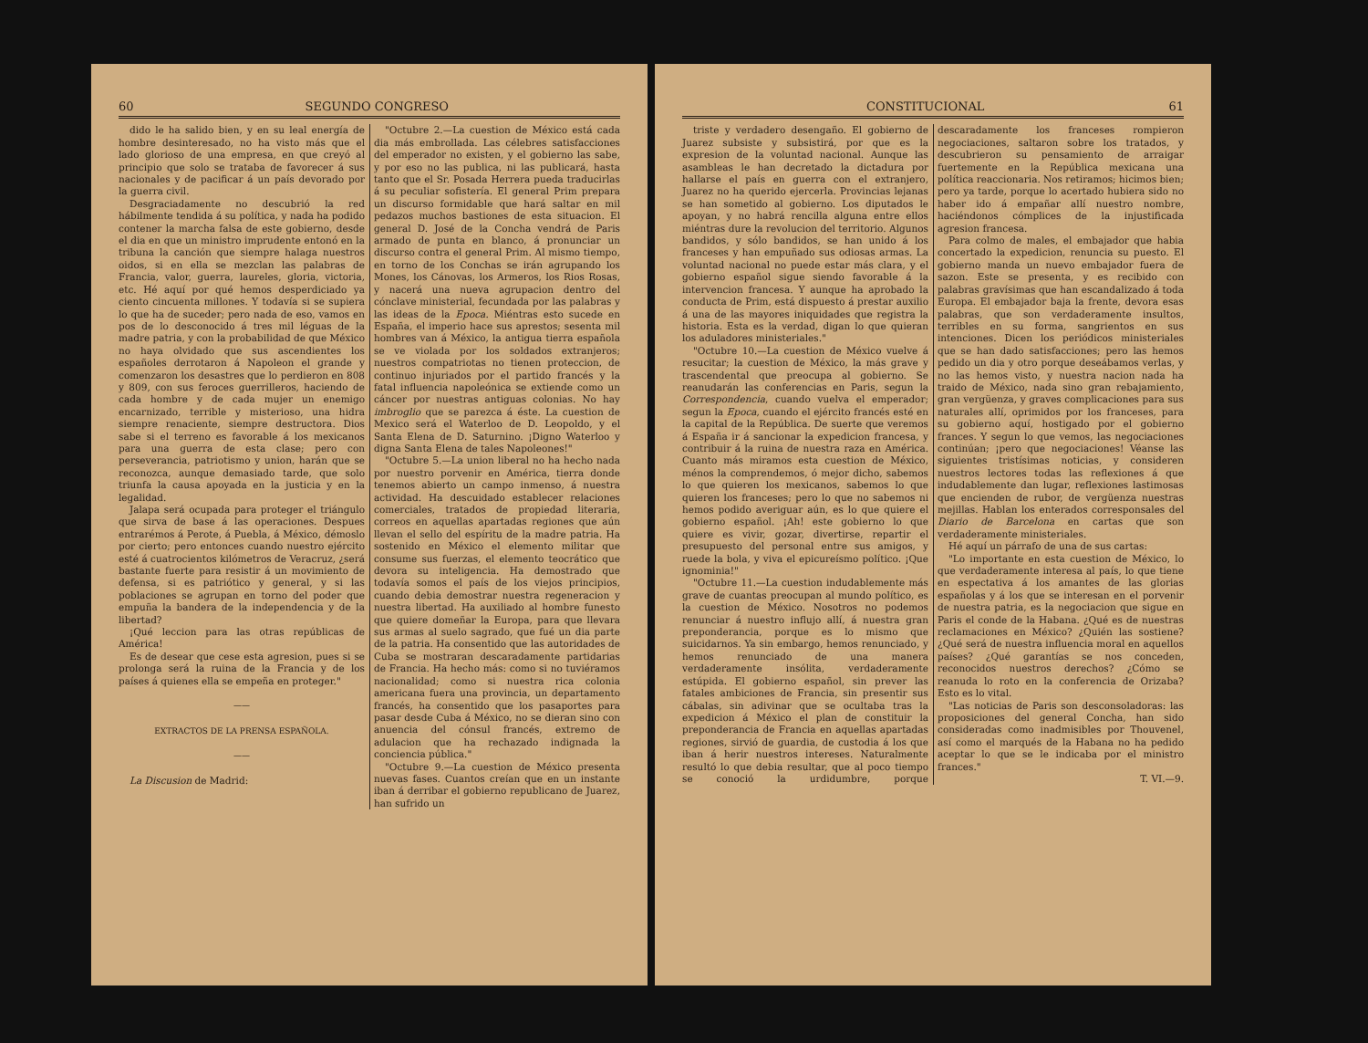60 SEGUNDO CONGRESO
dido le ha salido bien, y en su leal energía de hombre desinteresado, no ha visto más que el lado glorioso de una empresa, en que creyó al principio que solo se trataba de favorecer á sus nacionales y de pacificar á un país devorado por la guerra civil.
Desgraciadamente no descubrió la red hábilmente tendida á su política, y nada ha podido contener la marcha falsa de este gobierno, desde el dia en que un ministro imprudente entonó en la tribuna la canción que siempre halaga nuestros oidos, si en ella se mezclan las palabras de Francia, valor, guerra, laureles, gloria, victoria, etc. Hé aquí por qué hemos desperdiciado ya ciento cincuenta millones. Y todavía si se supiera lo que ha de suceder; pero nada de eso, vamos en pos de lo desconocido á tres mil léguas de la madre patria, y con la probabilidad de que México no haya olvidado que sus ascendientes los españoles derrotaron á Napoleon el grande y comenzaron los desastres que lo perdieron en 808 y 809, con sus feroces guerrilleros, haciendo de cada hombre y de cada mujer un enemigo encarnizado, terrible y misterioso, una hidra siempre renaciente, siempre destructora. Dios sabe si el terreno es favorable á los mexicanos para una guerra de esta clase; pero con perseverancia, patriotismo y union, harán que se reconozca, aunque demasiado tarde, que solo triunfa la causa apoyada en la justicia y en la legalidad.
Jalapa será ocupada para proteger el triángulo que sirva de base á las operaciones. Despues entrarémos á Perote, á Puebla, á México, démoslo por cierto; pero entonces cuando nuestro ejército esté á cuatrocientos kilómetros de Veracruz, ¿será bastante fuerte para resistir á un movimiento de defensa, si es patriótico y general, y si las poblaciones se agrupan en torno del poder que empuña la bandera de la independencia y de la libertad?
¡Qué leccion para las otras repúblicas de América!
Es de desear que cese esta agresion, pues si se prolonga será la ruina de la Francia y de los países á quienes ella se empeña en proteger."
——
EXTRACTOS DE LA PRENSA ESPAÑOLA.
——
La Discusion de Madrid:
"Octubre 2.—La cuestion de México está cada dia más embrollada. Las célebres satisfacciones del emperador no existen, y el gobierno las sabe, y por eso no las publica, ni las publicará, hasta tanto que el Sr. Posada Herrera pueda traducirlas á su peculiar sofistería. El general Prim prepara un discurso formidable que hará saltar en mil pedazos muchos bastiones de esta situacion. El general D. José de la Concha vendrá de Paris armado de punta en blanco, á pronunciar un discurso contra el general Prim. Al mismo tiempo, en torno de los Conchas se irán agrupando los Mones, los Cánovas, los Armeros, los Rios Rosas, y nacerá una nueva agrupacion dentro del cónclave ministerial, fecundada por las palabras y las ideas de la Epoca. Miéntras esto sucede en España, el imperio hace sus aprestos; sesenta mil hombres van á México, la antigua tierra española se ve violada por los soldados extranjeros; nuestros compatriotas no tienen proteccion, de continuo injuriados por el partido francés y la fatal influencia napoleónica se extiende como un cáncer por nuestras antiguas colonias. No hay imbroglio que se parezca á éste. La cuestion de Mexico será el Waterloo de D. Leopoldo, y el Santa Elena de D. Saturnino. ¡Digno Waterloo y digna Santa Elena de tales Napoleones!"
"Octubre 5.—La union liberal no ha hecho nada por nuestro porvenir en América, tierra donde tenemos abierto un campo inmenso, á nuestra actividad. Ha descuidado establecer relaciones comerciales, tratados de propiedad literaria, correos en aquellas apartadas regiones que aún llevan el sello del espíritu de la madre patria. Ha sostenido en México el elemento militar que consume sus fuerzas, el elemento teocrático que devora su inteligencia. Ha demostrado que todavía somos el país de los viejos principios, cuando debia demostrar nuestra regeneracion y nuestra libertad. Ha auxiliado al hombre funesto que quiere domeñar la Europa, para que llevara sus armas al suelo sagrado, que fué un dia parte de la patria. Ha consentido que las autoridades de Cuba se mostraran descaradamente partidarias de Francia. Ha hecho más: como si no tuviéramos nacionalidad; como si nuestra rica colonia americana fuera una provincia, un departamento francés, ha consentido que los pasaportes para pasar desde Cuba á México, no se dieran sino con anuencia del cónsul francés, extremo de adulacion que ha rechazado indignada la conciencia pública."
"Octubre 9.—La cuestion de México presenta nuevas fases. Cuantos creían que en un instante iban á derribar el gobierno republicano de Juarez, han sufrido un
CONSTITUCIONAL 61
triste y verdadero desengaño. El gobierno de Juarez subsiste y subsistirá, por que es la expresion de la voluntad nacional. Aunque las asambleas le han decretado la dictadura por hallarse el país en guerra con el extranjero, Juarez no ha querido ejercerla. Provincias lejanas se han sometido al gobierno. Los diputados le apoyan, y no habrá rencilla alguna entre ellos miéntras dure la revolucion del territorio. Algunos bandidos, y sólo bandidos, se han unido á los franceses y han empuñado sus odiosas armas. La voluntad nacional no puede estar más clara, y el gobierno español sigue siendo favorable á la intervencion francesa. Y aunque ha aprobado la conducta de Prim, está dispuesto á prestar auxilio á una de las mayores iniquidades que registra la historia. Esta es la verdad, digan lo que quieran los aduladores ministeriales."
"Octubre 10.—La cuestion de México vuelve á resucitar; la cuestion de México, la más grave y trascendental que preocupa al gobierno. Se reanudarán las conferencias en Paris, segun la Correspondencia, cuando vuelva el emperador; segun la Epoca, cuando el ejército francés esté en la capital de la República. De suerte que veremos á España ir á sancionar la expedicion francesa, y contribuir á la ruina de nuestra raza en América. Cuanto más miramos esta cuestion de México, ménos la comprendemos, ó mejor dicho, sabemos lo que quieren los mexicanos, sabemos lo que quieren los franceses; pero lo que no sabemos ni hemos podido averiguar aún, es lo que quiere el gobierno español. ¡Ah! este gobierno lo que quiere es vivir, gozar, divertirse, repartir el presupuesto del personal entre sus amigos, y ruede la bola, y viva el epicureísmo político. ¡Que ignominia!"
"Octubre 11.—La cuestion indudablemente más grave de cuantas preocupan al mundo político, es la cuestion de México. Nosotros no podemos renunciar á nuestro influjo allí, á nuestra gran preponderancia, porque es lo mismo que suicidarnos. Ya sin embargo, hemos renunciado, y hemos renunciado de una manera verdaderamente insólita, verdaderamente estúpida. El gobierno español, sin prever las fatales ambiciones de Francia, sin presentir sus cábalas, sin adivinar que se ocultaba tras la expedicion á México el plan de constituir la preponderancia de Francia en aquellas apartadas regiones, sirvió de guardia, de custodia á los que iban á herir nuestros intereses. Naturalmente resultó lo que debia resultar, que al poco tiempo se conoció la urdidumbre, porque descaradamente los franceses rompieron negociaciones, saltaron sobre los tratados, y descubrieron su pensamiento de arraigar fuertemente en la República mexicana una política reaccionaria. Nos retiramos; hicimos bien; pero ya tarde, porque lo acertado hubiera sido no haber ido á empañar allí nuestro nombre, haciéndonos cómplices de la injustificada agresion francesa.
Para colmo de males, el embajador que habia concertado la expedicion, renuncia su puesto. El gobierno manda un nuevo embajador fuera de sazon. Este se presenta, y es recibido con palabras gravísimas que han escandalizado á toda Europa. El embajador baja la frente, devora esas palabras, que son verdaderamente insultos, terribles en su forma, sangrientos en sus intenciones. Dicen los periódicos ministeriales que se han dado satisfacciones; pero las hemos pedido un dia y otro porque deseábamos verlas, y no las hemos visto, y nuestra nacion nada ha traido de México, nada sino gran rebajamiento, gran vergüenza, y graves complicaciones para sus naturales allí, oprimidos por los franceses, para su gobierno aquí, hostigado por el gobierno frances. Y segun lo que vemos, las negociaciones continúan; ¡pero que negociaciones! Véanse las siguientes tristísimas noticias, y consideren nuestros lectores todas las reflexiones á que indudablemente dan lugar, reflexiones lastimosas que encienden de rubor, de vergüenza nuestras mejillas. Hablan los enterados corresponsales del Diario de Barcelona en cartas que son verdaderamente ministeriales.
Hé aquí un párrafo de una de sus cartas:
"Lo importante en esta cuestion de México, lo que verdaderamente interesa al país, lo que tiene en espectativa á los amantes de las glorias españolas y á los que se interesan en el porvenir de nuestra patria, es la negociacion que sigue en Paris el conde de la Habana. ¿Qué es de nuestras reclamaciones en México? ¿Quién las sostiene? ¿Qué será de nuestra influencia moral en aquellos países? ¿Qué garantías se nos conceden, reconocidos nuestros derechos? ¿Cómo se reanuda lo roto en la conferencia de Orizaba? Esto es lo vital.
"Las noticias de Paris son desconsoladoras: las proposiciones del general Concha, han sido consideradas como inadmisibles por Thouvenel, así como el marqués de la Habana no ha pedido aceptar lo que se le indicaba por el ministro frances."
T. VI.—9.